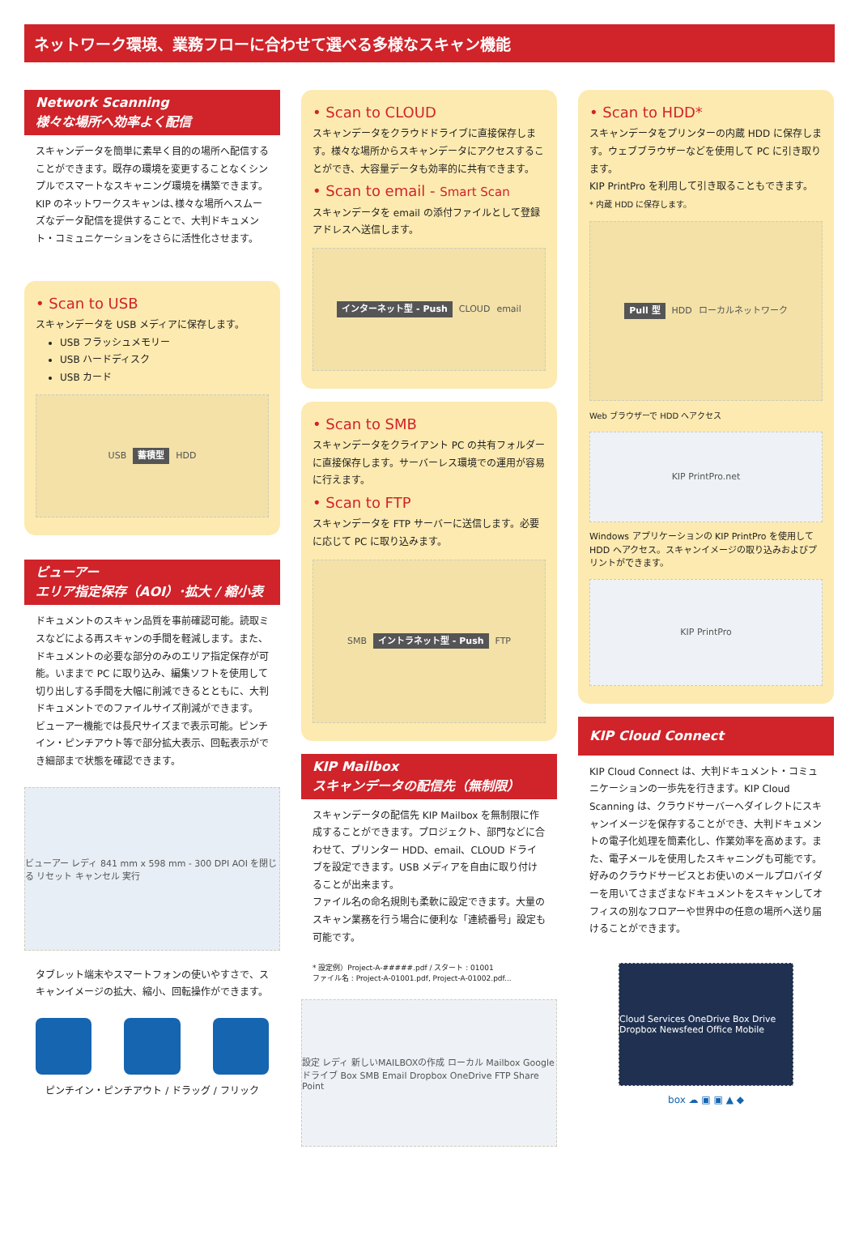ネットワーク環境、業務フローに合わせて選べる多様なスキャン機能
Network Scanning
様々な場所へ効率よく配信
スキャンデータを簡単に素早く目的の場所へ配信することができます。既存の環境を変更することなくシンプルでスマートなスキャニング環境を構築できます。
KIP のネットワークスキャンは､様々な場所へスムーズなデータ配信を提供することで、大判ドキュメント・コミュニケーションをさらに活性化させます。
• Scan to USB
スキャンデータを USB メディアに保存します。
USB フラッシュメモリー
USB ハードディスク
USB カード
USB 蓄積型 HDD
ビューアー
エリア指定保存（AOI）･拡大 / 縮小表
ドキュメントのスキャン品質を事前確認可能。読取ミスなどによる再スキャンの手間を軽減します。また、ドキュメントの必要な部分のみのエリア指定保存が可能。いままで PC に取り込み、編集ソフトを使用して切り出しする手間を大幅に削減できるとともに、大判ドキュメントでのファイルサイズ削減ができます。
ビューアー機能では長尺サイズまで表示可能。ピンチイン・ピンチアウト等で部分拡大表示、回転表示ができ細部まで状態を確認できます。
ビューアー レディ 841 mm x 598 mm - 300 DPI AOI を閉じる リセット キャンセル 実行
タブレット端末やスマートフォンの使いやすさで、スキャンイメージの拡大、縮小、回転操作ができます。
ピンチイン・ピンチアウト / ドラッグ / フリック
• Scan to CLOUD
スキャンデータをクラウドドライブに直接保存します。様々な場所からスキャンデータにアクセスすることができ、大容量データも効率的に共有できます。
• Scan to email - Smart Scan
スキャンデータを email の添付ファイルとして登録アドレスへ送信します。
インターネット型 - Push CLOUD email
• Scan to SMB
スキャンデータをクライアント PC の共有フォルダーに直接保存します。サーバーレス環境での運用が容易に行えます。
• Scan to FTP
スキャンデータを FTP サーバーに送信します。必要に応じて PC に取り込みます。
SMB イントラネット型 - Push FTP
KIP Mailbox
スキャンデータの配信先（無制限）
スキャンデータの配信先 KIP Mailbox を無制限に作成することができます。プロジェクト、部門などに合わせて、プリンター HDD、email、CLOUD ドライブを設定できます。USB メディアを自由に取り付けることが出来ます。
ファイル名の命名規則も柔軟に設定できます。大量のスキャン業務を行う場合に便利な「連続番号」設定も可能です。
* 設定例）Project-A-#####.pdf / スタート : 01001
ファイル名 : Project-A-01001.pdf, Project-A-01002.pdf...
設定 レディ 新しいMAILBOXの作成 ローカル Mailbox Googleドライブ Box SMB Email Dropbox OneDrive FTP Share Point
• Scan to HDD*
スキャンデータをプリンターの内蔵 HDD に保存します。ウェブブラウザーなどを使用して PC に引き取ります。
KIP PrintPro を利用して引き取ることもできます。
* 内蔵 HDD に保存します。
Pull 型 HDD ローカルネットワーク
Web ブラウザーで HDD へアクセス
KIP PrintPro.net
Windows アプリケーションの KIP PrintPro を使用して HDD へアクセス。スキャンイメージの取り込みおよびプリントができます。
KIP PrintPro
KIP Cloud Connect
KIP Cloud Connect は、大判ドキュメント・コミュニケーションの一歩先を行きます。KIP Cloud Scanning は、クラウドサーバーへダイレクトにスキャンイメージを保存することができ、大判ドキュメントの電子化処理を簡素化し、作業効率を高めます。また、電子メールを使用したスキャニングも可能です。好みのクラウドサービスとお使いのメールプロバイダーを用いてさまざまなドキュメントをスキャンしてオフィスの別なフロアーや世界中の任意の場所へ送り届けることができます。
Cloud Services OneDrive Box Drive Dropbox Newsfeed Office Mobile
box ☁ ▣ ▣ ▲ ◆